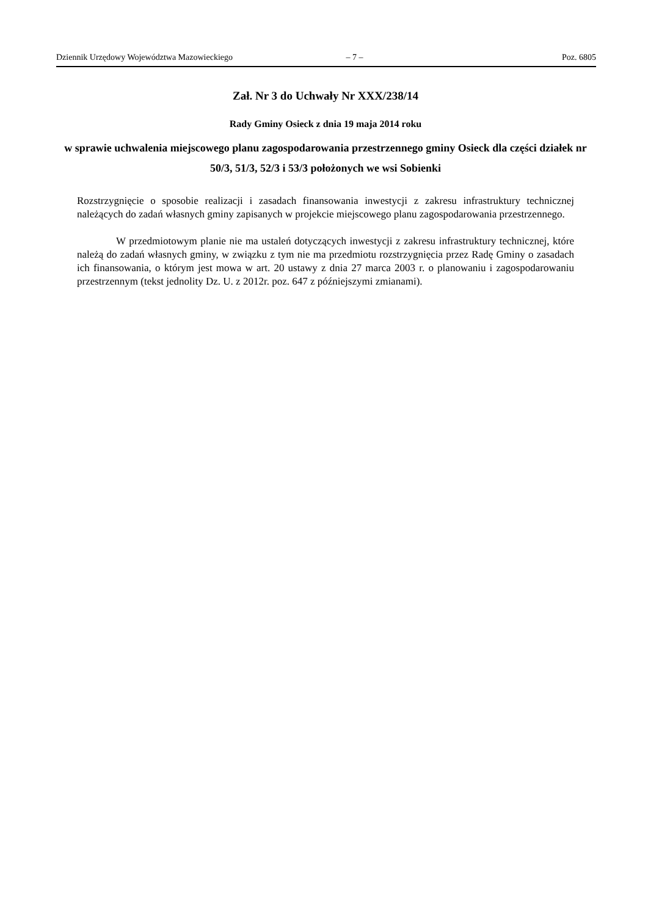Dziennik Urzędowy Województwa Mazowieckiego – 7 – Poz. 6805
Zał. Nr 3 do Uchwały Nr XXX/238/14
Rady Gminy Osieck z dnia 19 maja 2014 roku
w sprawie uchwalenia miejscowego planu zagospodarowania przestrzennego gminy Osieck dla części działek nr 50/3, 51/3, 52/3 i 53/3 położonych we wsi Sobienki
Rozstrzygnięcie o sposobie realizacji i zasadach finansowania inwestycji z zakresu infrastruktury technicznej należących do zadań własnych gminy zapisanych w projekcie miejscowego planu zagospodarowania przestrzennego.
W przedmiotowym planie nie ma ustaleń dotyczących inwestycji z zakresu infrastruktury technicznej, które należą do zadań własnych gminy, w związku z tym nie ma przedmiotu rozstrzygnięcia przez Radę Gminy o zasadach ich finansowania, o którym jest mowa w art. 20 ustawy z dnia 27 marca 2003 r. o planowaniu i zagospodarowaniu przestrzennym (tekst jednolity Dz. U. z 2012r. poz. 647 z późniejszymi zmianami).